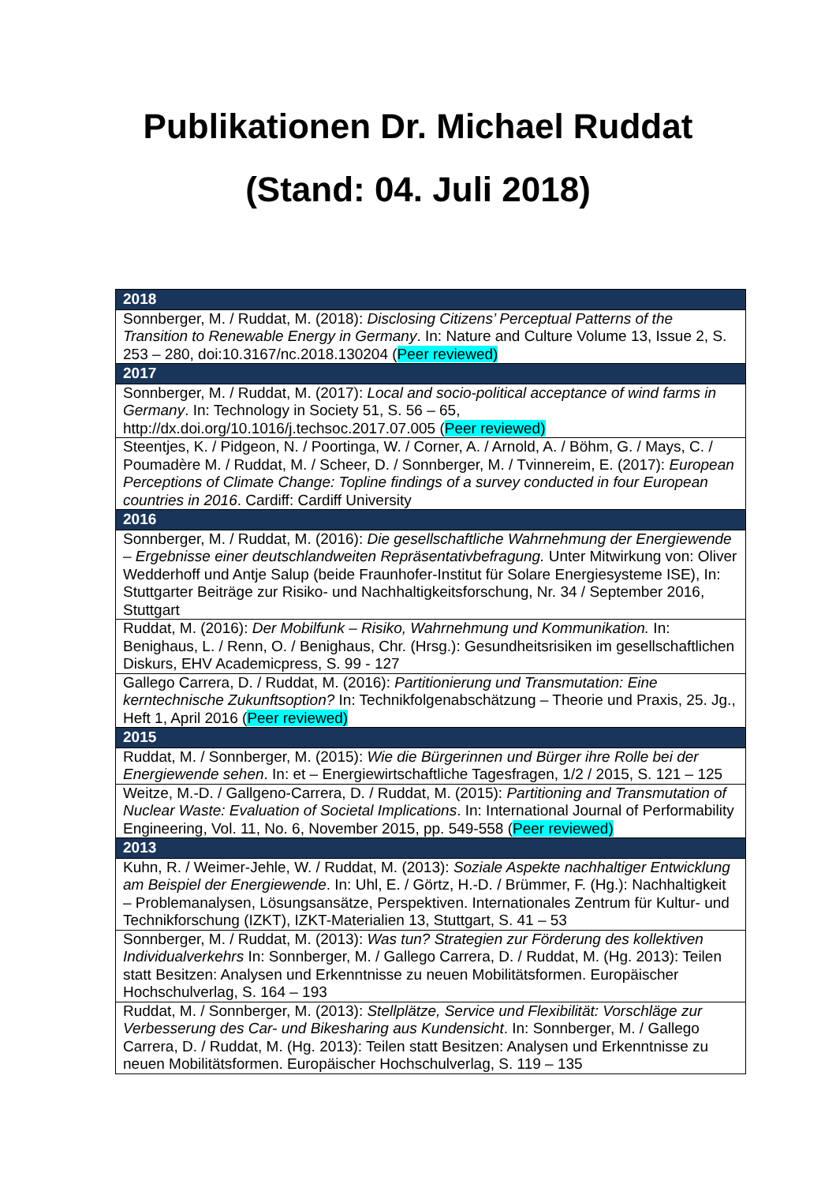Publikationen Dr. Michael Ruddat
(Stand: 04. Juli 2018)
| 2018 |
| --- |
| Sonnberger, M. / Ruddat, M. (2018): Disclosing Citizens’ Perceptual Patterns of the Transition to Renewable Energy in Germany . In: Nature and Culture Volume 13, Issue 2, S. 253 – 280, doi:10.3167/nc.2018.130204 ( Peer reviewed) |
| 2017 |
| Sonnberger, M. / Ruddat, M. (2017): Local and socio-political acceptance of wind farms in Germany . In: Technology in Society 51, S. 56 – 65, http://dx.doi.org/10.1016/j.techsoc.2017.07.005 ( Peer reviewed) |
| Steentjes, K. / Pidgeon, N. / Poortinga, W. / Corner, A. / Arnold, A. / Böhm, G. / Mays, C. / Poumadère M. / Ruddat, M. / Scheer, D. / Sonnberger, M. / Tvinnereim, E. (2017): European Perceptions of Climate Change: Topline findings of a survey conducted in four European countries in 2016 . Cardiff: Cardiff University |
| 2016 |
| Sonnberger, M. / Ruddat, M. (2016): Die gesellschaftliche Wahrnehmung der Energiewende – Ergebnisse einer deutschlandweiten Repräsentativbefragung. Unter Mitwirkung von: Oliver Wedderhoff und Antje Salup (beide Fraunhofer-Institut für Solare Energiesysteme ISE), In: Stuttgarter Beiträge zur Risiko- und Nachhaltigkeitsforschung, Nr. 34 / September 2016, Stuttgart |
| Ruddat, M. (2016): Der Mobilfunk – Risiko, Wahrnehmung und Kommunikation. In: Benighaus, L. / Renn, O. / Benighaus, Chr. (Hrsg.): Gesundheitsrisiken im gesellschaftlichen Diskurs, EHV Academicpress, S. 99 - 127 |
| Gallego Carrera, D. / Ruddat, M. (2016): Partitionierung und Transmutation: Eine kerntechnische Zukunftsoption? In: Technikfolgenabschätzung – Theorie und Praxis, 25. Jg., Heft 1, April 2016 ( Peer reviewed) |
| 2015 |
| Ruddat, M. / Sonnberger, M. (2015): Wie die Bürgerinnen und Bürger ihre Rolle bei der Energiewende sehen . In: et – Energiewirtschaftliche Tagesfragen, 1/2 / 2015, S. 121 – 125 |
| Weitze, M.-D. / Gallgeno-Carrera, D. / Ruddat, M. (2015): Partitioning and Transmutation of Nuclear Waste: Evaluation of Societal Implications . In: International Journal of Performability Engineering, Vol. 11, No. 6, November 2015, pp. 549-558 ( Peer reviewed) |
| 2013 |
| Kuhn, R. / Weimer-Jehle, W. / Ruddat, M. (2013): Soziale Aspekte nachhaltiger Entwicklung am Beispiel der Energiewende . In: Uhl, E. / Görtz, H.-D. / Brümmer, F. (Hg.): Nachhaltigkeit – Problemanalysen, Lösungsansätze, Perspektiven. Internationales Zentrum für Kultur- und Technikforschung (IZKT), IZKT-Materialien 13, Stuttgart, S. 41 – 53 |
| Sonnberger, M. / Ruddat, M. (2013): Was tun? Strategien zur Förderung des kollektiven Individualverkehrs In: Sonnberger, M. / Gallego Carrera, D. / Ruddat, M. (Hg. 2013): Teilen statt Besitzen: Analysen und Erkenntnisse zu neuen Mobilitätsformen. Europäischer Hochschulverlag, S. 164 – 193 |
| Ruddat, M. / Sonnberger, M. (2013): Stellplätze, Service und Flexibilität: Vorschläge zur Verbesserung des Car- und Bikesharing aus Kundensicht . In: Sonnberger, M. / Gallego Carrera, D. / Ruddat, M. (Hg. 2013): Teilen statt Besitzen: Analysen und Erkenntnisse zu neuen Mobilitätsformen. Europäischer Hochschulverlag, S. 119 – 135 |